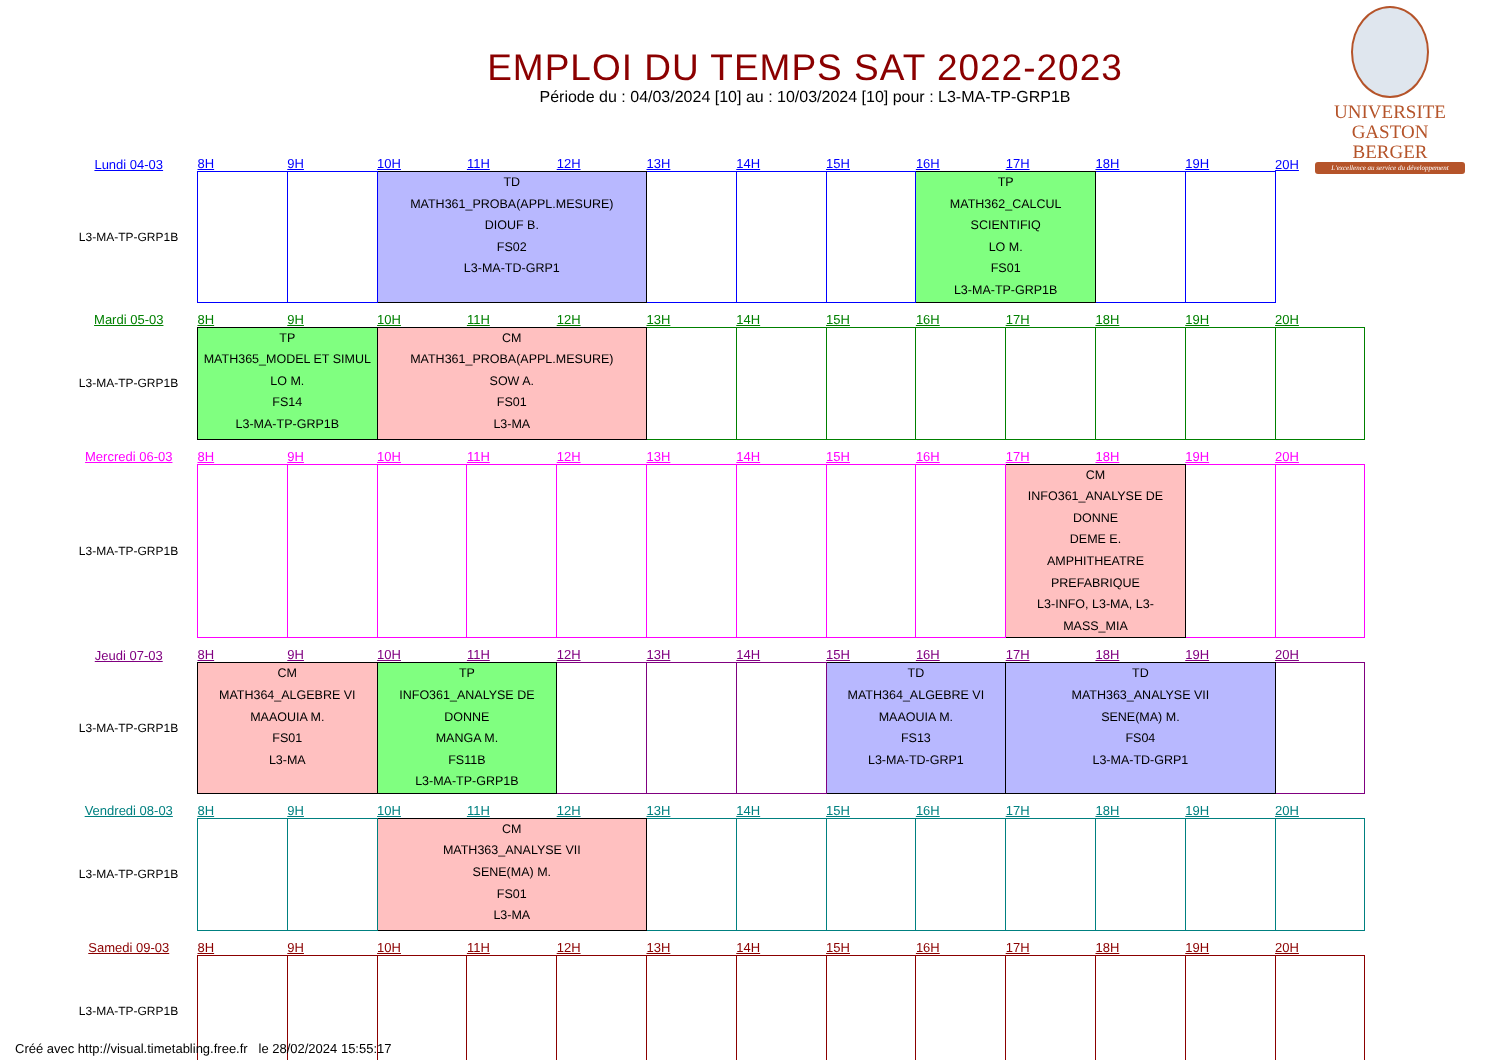EMPLOI DU TEMPS SAT 2022-2023
Période du : 04/03/2024 [10] au : 10/03/2024 [10] pour : L3-MA-TP-GRP1B
UNIVERSITE
GASTON BERGER
L'excellence au service du développement
| Lundi 04-03 | 8H | 9H | 10H | 11H | 12H | 13H | 14H | 15H | 16H | 17H | 18H | 19H | 20H |
| L3-MA-TP-GRP1B | | | TD MATH361_PROBA(APPL.MESURE) DIOUF B. FS02 L3-MA-TD-GRP1 | | | | | | TP MATH362_CALCUL SCIENTIFIQ LO M. FS01 L3-MA-TP-GRP1B | | | | |
| Mardi 05-03 | 8H | 9H | 10H | 11H | 12H | 13H | 14H | 15H | 16H | 17H | 18H | 19H | 20H |
| L3-MA-TP-GRP1B | TP MATH365_MODEL ET SIMUL LO M. FS14 L3-MA-TP-GRP1B | | CM MATH361_PROBA(APPL.MESURE) SOW A. FS01 L3-MA | | | | | | | | | | |
| Mercredi 06-03 | 8H | 9H | 10H | 11H | 12H | 13H | 14H | 15H | 16H | 17H | 18H | 19H | 20H |
| L3-MA-TP-GRP1B | | | | | | | | | | CM INFO361_ANALYSE DE DONNE DEME E. AMPHITHEATRE PREFABRIQUE L3-INFO, L3-MA, L3-MASS_MIA | | | |
| Jeudi 07-03 | 8H | 9H | 10H | 11H | 12H | 13H | 14H | 15H | 16H | 17H | 18H | 19H | 20H |
| L3-MA-TP-GRP1B | CM MATH364_ALGEBRE VI MAAOUIA M. FS01 L3-MA | | TP INFO361_ANALYSE DE DONNE MANGA M. FS11B L3-MA-TP-GRP1B | | | | | TD MATH364_ALGEBRE VI MAAOUIA M. FS13 L3-MA-TD-GRP1 | | TD MATH363_ANALYSE VII SENE(MA) M. FS04 L3-MA-TD-GRP1 | | | |
| Vendredi 08-03 | 8H | 9H | 10H | 11H | 12H | 13H | 14H | 15H | 16H | 17H | 18H | 19H | 20H |
| L3-MA-TP-GRP1B | | | CM MATH363_ANALYSE VII SENE(MA) M. FS01 L3-MA | | | | | | | | | | |
| Samedi 09-03 | 8H | 9H | 10H | 11H | 12H | 13H | 14H | 15H | 16H | 17H | 18H | 19H | 20H |
| L3-MA-TP-GRP1B | | | | | | | | | | | | | |
Créé avec http://visual.timetabling.free.fr le 28/02/2024 15:55:17